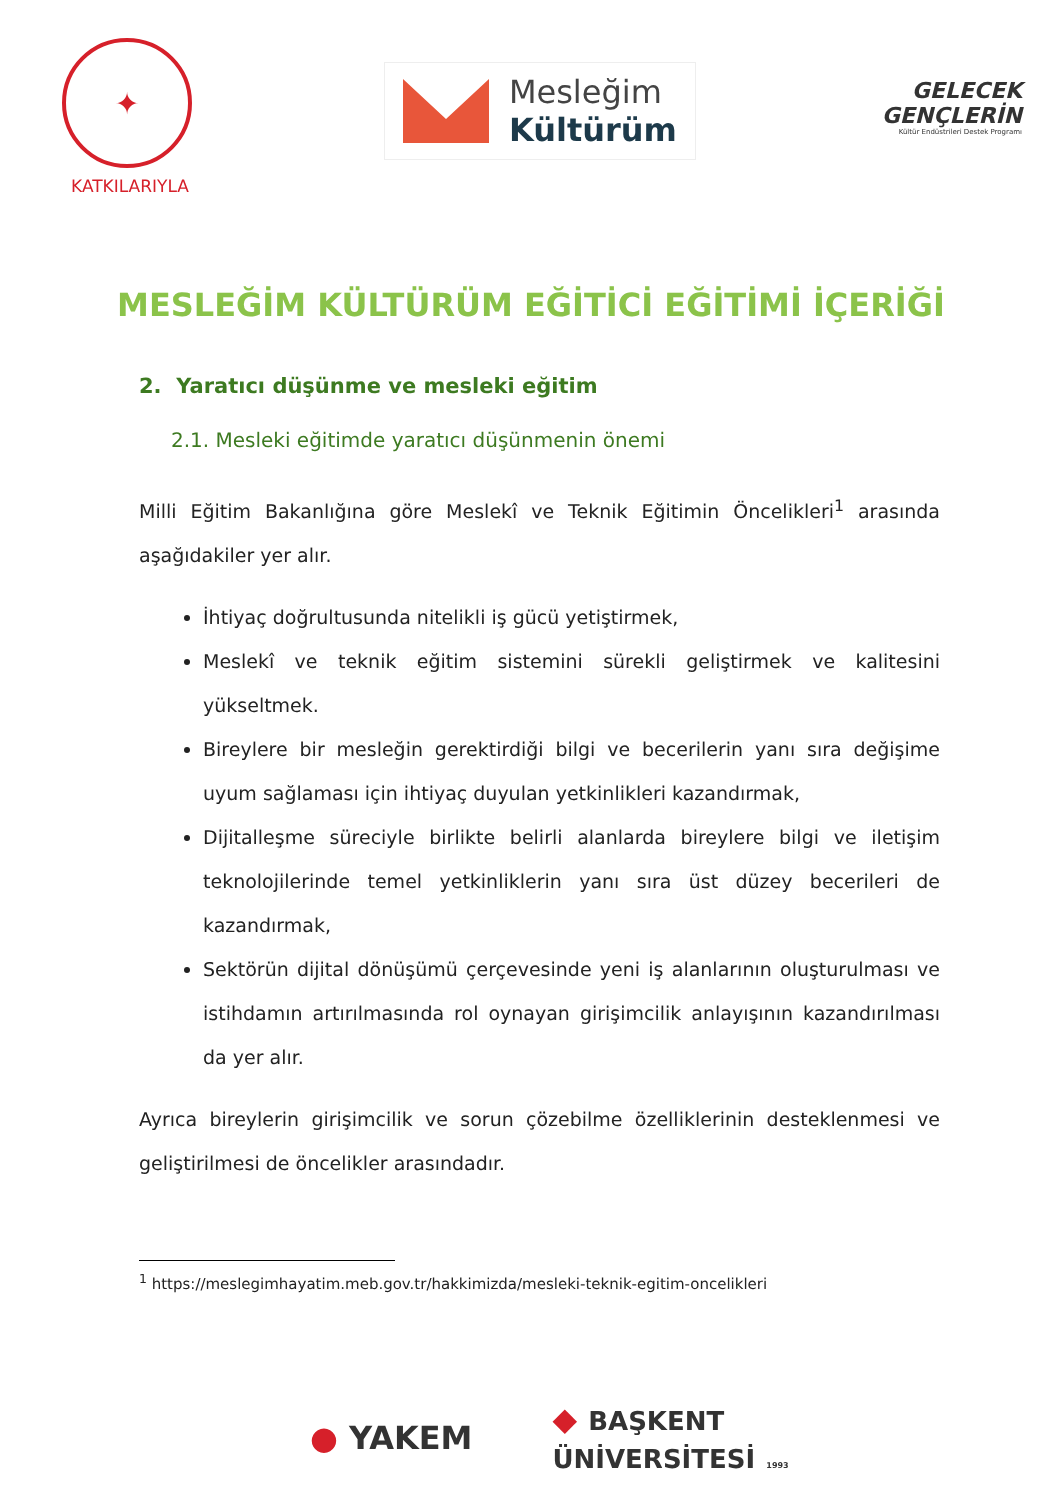✦
KATKILARIYLA
Mesleğim
Kültürüm
GELECEK
GENÇLERİN
Kültür Endüstrileri Destek Programı
MESLEĞİM KÜLTÜRÜM EĞİTİCİ EĞİTİMİ İÇERİĞİ
2. Yaratıcı düşünme ve mesleki eğitim
2.1. Mesleki eğitimde yaratıcı düşünmenin önemi
Milli Eğitim Bakanlığına göre Meslekî ve Teknik Eğitimin Öncelikleri<sup>1</sup> arasında aşağıdakiler yer alır.
İhtiyaç doğrultusunda nitelikli iş gücü yetiştirmek,
Meslekî ve teknik eğitim sistemini sürekli geliştirmek ve kalitesini yükseltmek.
Bireylere bir mesleğin gerektirdiği bilgi ve becerilerin yanı sıra değişime uyum sağlaması için ihtiyaç duyulan yetkinlikleri kazandırmak,
Dijitalleşme süreciyle birlikte belirli alanlarda bireylere bilgi ve iletişim teknolojilerinde temel yetkinliklerin yanı sıra üst düzey becerileri de kazandırmak,
Sektörün dijital dönüşümü çerçevesinde yeni iş alanlarının oluşturulması ve istihdamın artırılmasında rol oynayan girişimcilik anlayışının kazandırılması da yer alır.
Ayrıca bireylerin girişimcilik ve sorun çözebilme özelliklerinin desteklenmesi ve geliştirilmesi de öncelikler arasındadır.
<sup>1</sup> https://meslegimhayatim.meb.gov.tr/hakkimizda/mesleki-teknik-egitim-oncelikleri
● YAKEM
◆ BAŞKENT
ÜNİVERSİTESİ 1993